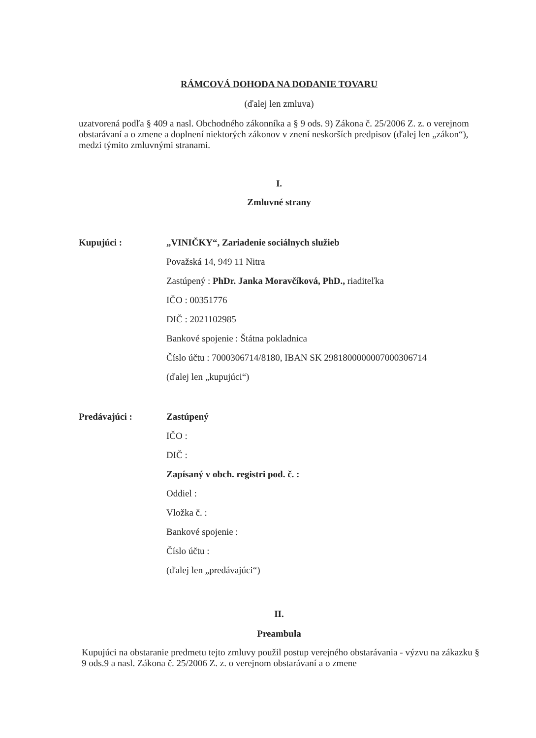RÁMCOVÁ DOHODA NA DODANIE TOVARU
(ďalej len zmluva)
uzatvorená podľa § 409 a nasl. Obchodného zákonníka a § 9 ods. 9) Zákona č. 25/2006 Z. z. o verejnom obstarávaní a o zmene a doplnení niektorých zákonov v znení neskorších predpisov (ďalej len „zákon“), medzi týmito zmluvnými stranami.
I.
Zmluvné strany
Kupujúci :
„VINIČKY“, Zariadenie sociálnych služieb
Považská 14, 949 11 Nitra
Zastúpený : PhDr. Janka Moravčíková, PhD., riaditeľka
IČO : 00351776
DIČ : 2021102985
Bankové spojenie : Štátna pokladnica
Číslo účtu : 7000306714/8180, IBAN SK 2981800000007000306714
(ďalej len „kupujúci“)
Predávajúci :
Zastúpený
IČO :
DIČ :
Zapísaný v obch. registri pod. č. :
Oddiel :
Vložka č. :
Bankové spojenie :
Číslo účtu :
(ďalej len „predávajúci“)
II.
Preambula
Kupujúci na obstaranie predmetu tejto zmluvy použil postup verejného obstarávania - výzvu na zákazku § 9 ods.9 a nasl. Zákona č. 25/2006 Z. z. o verejnom obstarávaní a o zmene